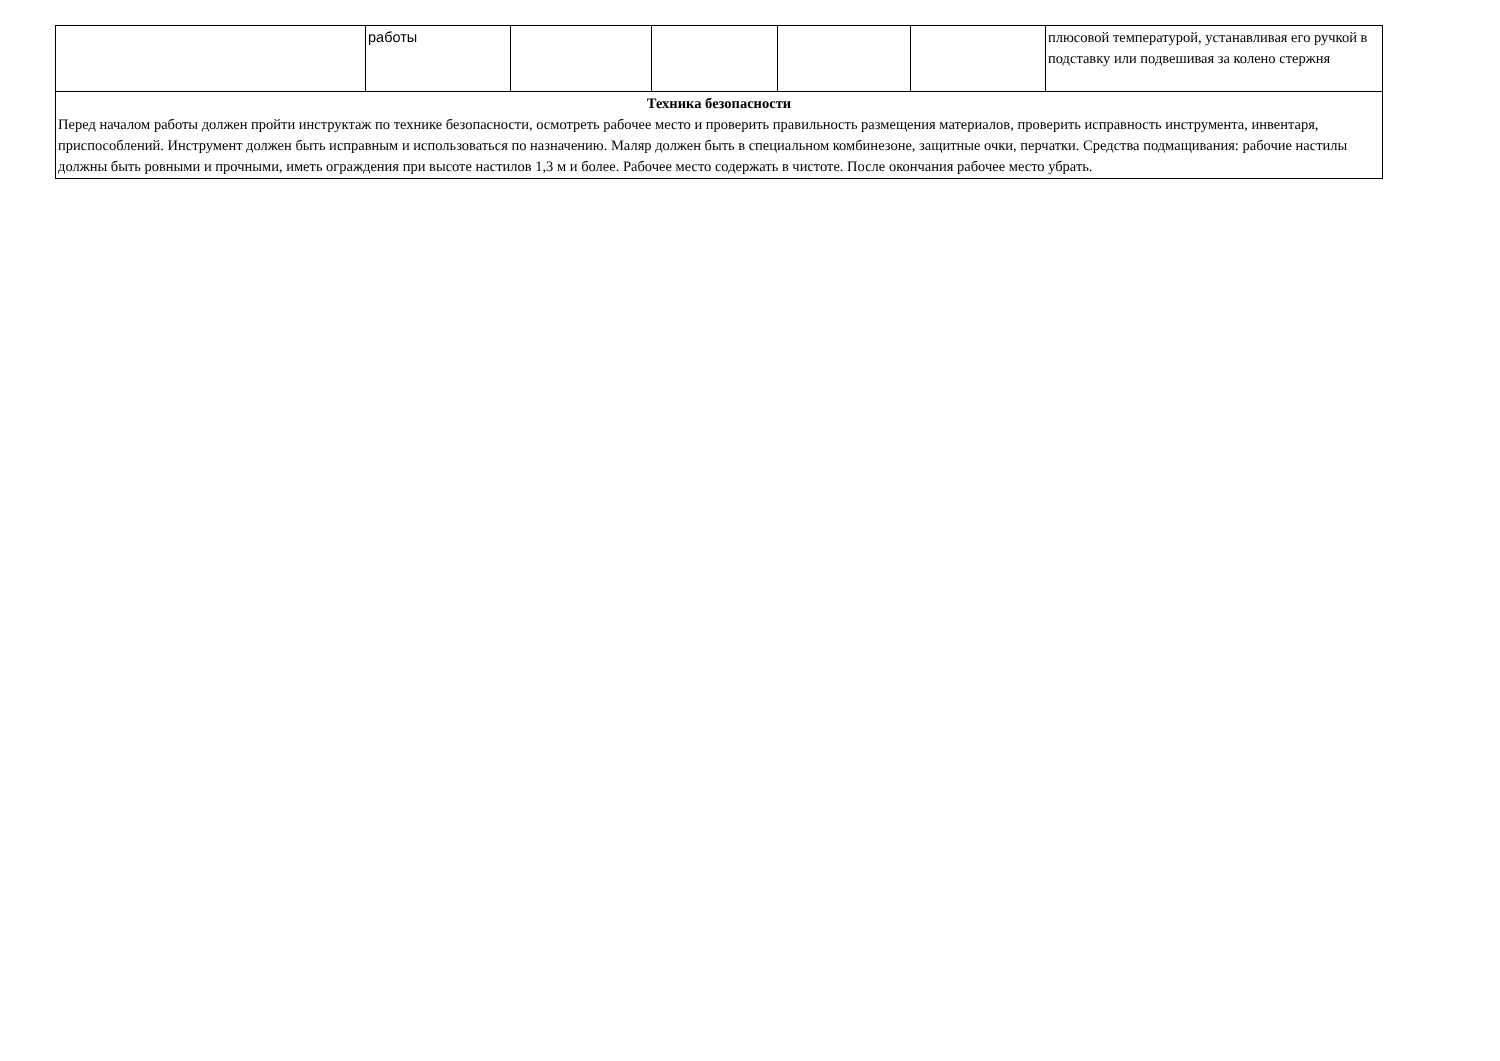| | работы | | | | | плюсовой температурой, устанавливая его ручкой в подставку или подвешивая за колено стержня |
| Техника безопасности Перед началом работы должен пройти инструктаж по технике безопасности, осмотреть рабочее место и проверить правильность размещения материалов, проверить исправность инструмента, инвентаря, приспособлений. Инструмент должен быть исправным и использоваться по назначению. Маляр должен быть в специальном комбинезоне, защитные очки, перчатки. Средства подмащивания: рабочие настилы должны быть ровными и прочными, иметь ограждения при высоте настилов 1,3 м и более. Рабочее место содержать в чистоте. После окончания рабочее место убрать. | | | | | | |